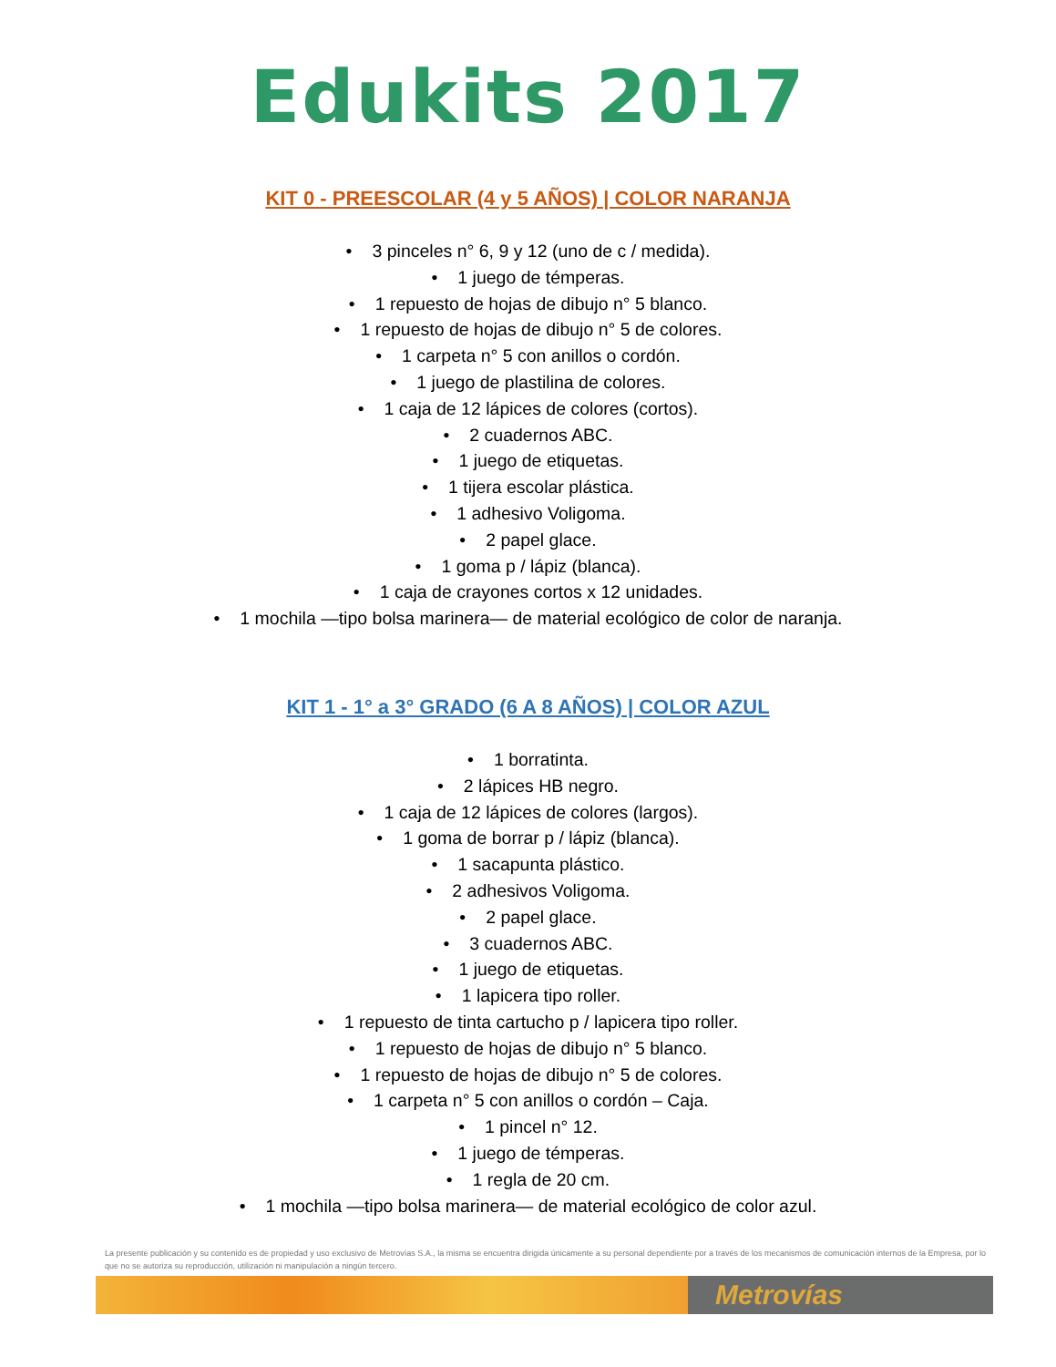Edukits 2017
KIT 0 - PREESCOLAR (4 y 5 AÑOS) | COLOR NARANJA
3 pinceles n° 6, 9 y 12 (uno de c / medida).
1 juego de témperas.
1 repuesto de hojas de dibujo n° 5 blanco.
1 repuesto de hojas de dibujo n° 5 de colores.
1 carpeta n° 5 con anillos o cordón.
1 juego de plastilina de colores.
1 caja de 12 lápices de colores (cortos).
2 cuadernos ABC.
1 juego de etiquetas.
1 tijera escolar plástica.
1 adhesivo Voligoma.
2 papel glace.
1 goma p / lápiz (blanca).
1 caja de crayones cortos x 12 unidades.
1 mochila —tipo bolsa marinera— de material ecológico de color de naranja.
KIT 1 - 1° a 3° GRADO (6 A 8 AÑOS) | COLOR AZUL
1 borratinta.
2 lápices HB negro.
1 caja de 12 lápices de colores (largos).
1 goma de borrar p / lápiz (blanca).
1 sacapunta plástico.
2 adhesivos Voligoma.
2 papel glace.
3 cuadernos ABC.
1 juego de etiquetas.
1 lapicera tipo roller.
1 repuesto de tinta cartucho p / lapicera tipo roller.
1 repuesto de hojas de dibujo n° 5 blanco.
1 repuesto de hojas de dibujo n° 5 de colores.
1 carpeta n° 5 con anillos o cordón – Caja.
1 pincel n° 12.
1 juego de témperas.
1 regla de 20 cm.
1 mochila —tipo bolsa marinera— de material ecológico de color azul.
La presente publicación y su contenido es de propiedad y uso exclusivo de Metrovías S.A., la misma se encuentra dirigida únicamente a su personal dependiente por a través de los mecanismos de comunicación internos de la Empresa, por lo que no se autoriza su reproducción, utilización ni manipulación a ningún tercero.
Metrovías